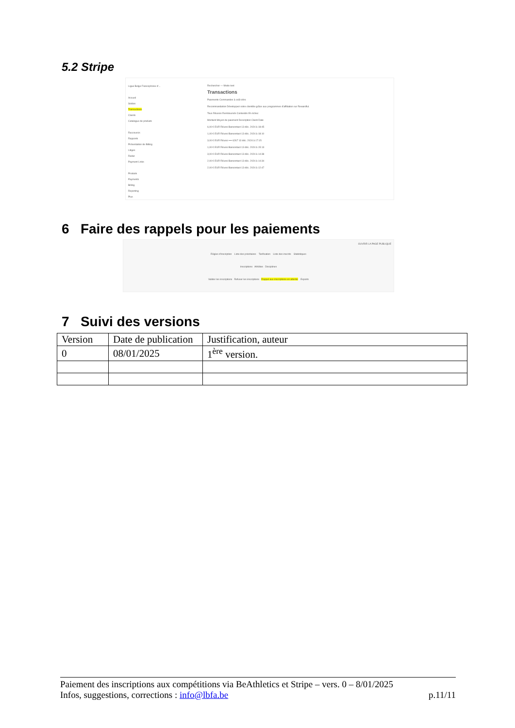5.2 Stripe
Ligue Belge Francophone d'...
Accueil
Soldes
Transactions
Clients
Catalogue de produits
Raccourcis
Rapports
Présentation de Billing
Litiges
Radar
Payment Links
Produits
Payments
Billing
Reporting
Plus
Rechercher — Mode test
Transactions
Paiements Commandes à coût zéro
Recommandation Développez votre clientèle grâce aux programmes d'affiliation sur Rewardful.
Tous Réussis Remboursés Contestés En échec
Montant Moyen de paiement Description Client Date
6,00 € EUR Réussi Bancontact 13 déc. 2024 à 18:45
1,00 € EUR Réussi Bancontact 13 déc. 2024 à 18:10
3,00 € EUR Réussi •••• 6267 13 déc. 2024 à 17:15
1,00 € EUR Réussi Bancontact 13 déc. 2024 à 15:13
3,00 € EUR Réussi Bancontact 13 déc. 2024 à 14:38
2,00 € EUR Réussi Bancontact 13 déc. 2024 à 14:34
2,00 € EUR Réussi Bancontact 13 déc. 2024 à 12:47
6 Faire des rappels pour les paiements
OUVRIR LA PAGE PUBLIQUE
Règles d'inscription Liste des prioritaires Tarification Liste des inscrits Statistiques
Inscriptions Athlètes Disciplines
Valider les inscriptions Refuser les inscriptions Rappel aux inscriptions en attente Exports
7 Suivi des versions
| Version | Date de publication | Justification, auteur |
| --- | --- | --- |
| 0 | 08/01/2025 | 1<sup>ère</sup> version. |
Paiement des inscriptions aux compétitions via BeAthletics et Stripe – vers. 0 – 8/01/2025
Infos, suggestions, corrections : info@lbfa.be p.11/11